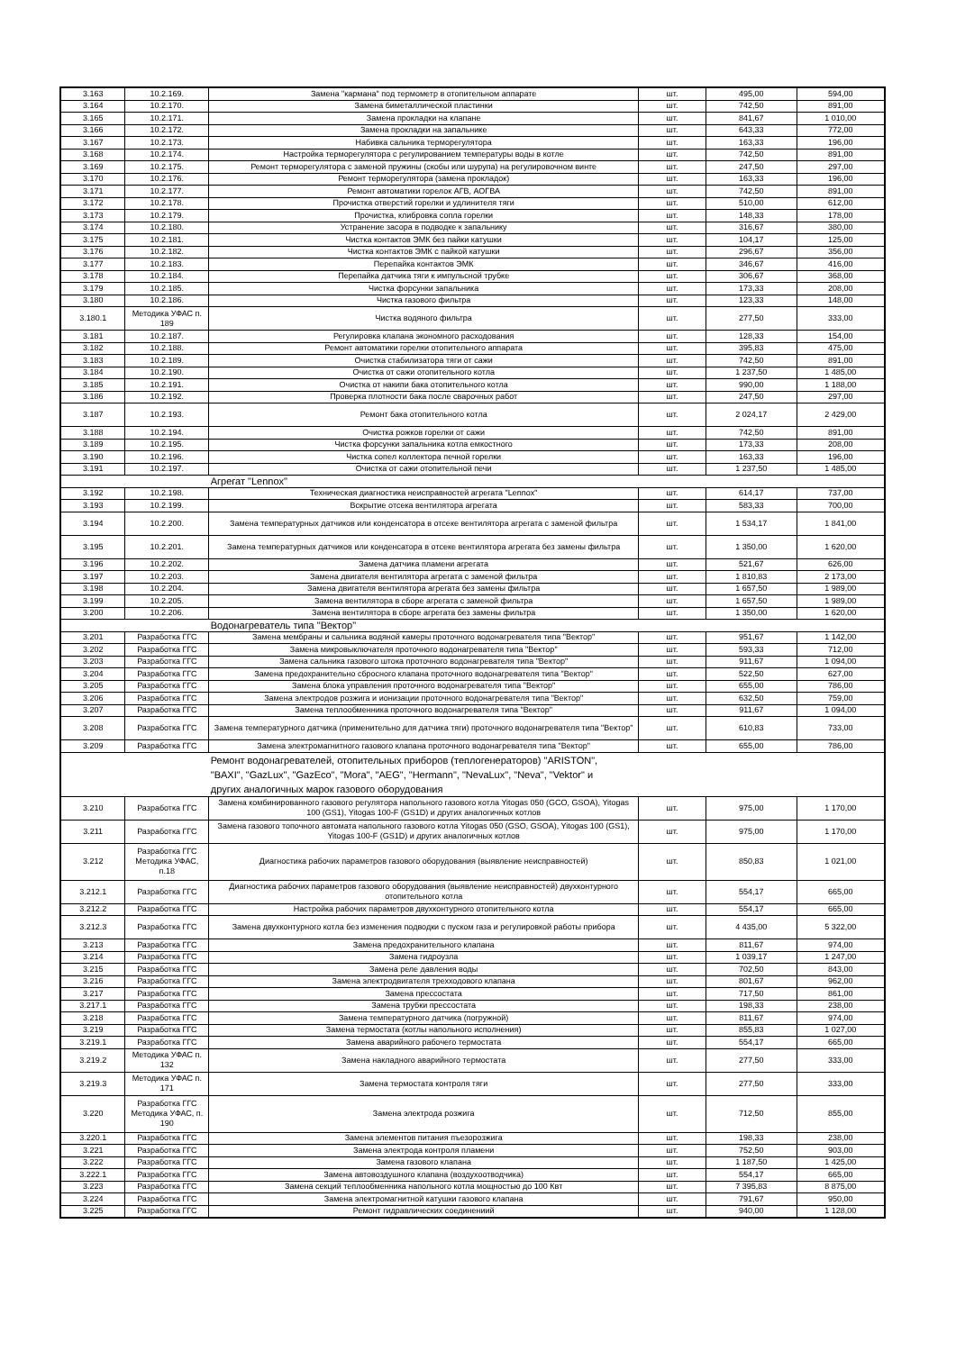| 3.163 | 10.2.169. | Замена "кармана" под термометр в отопительном аппарате | шт. | 495,00 | 594,00 |
| 3.164 | 10.2.170. | Замена биметаллической пластинки | шт. | 742,50 | 891,00 |
| 3.165 | 10.2.171. | Замена прокладки на клапане | шт. | 841,67 | 1 010,00 |
| 3.166 | 10.2.172. | Замена прокладки на запальнике | шт. | 643,33 | 772,00 |
| 3.167 | 10.2.173. | Набивка сальника терморегулятора | шт. | 163,33 | 196,00 |
| 3.168 | 10.2.174. | Настройка терморегулятора с регулированием температуры воды в котле | шт. | 742,50 | 891,00 |
| 3.169 | 10.2.175. | Ремонт терморегулятора с заменой пружины (скобы или шурупа) на регулировочном винте | шт. | 247,50 | 297,00 |
| 3.170 | 10.2.176. | Ремонт терморегулятора (замена прокладок) | шт. | 163,33 | 196,00 |
| 3.171 | 10.2.177. | Ремонт автоматики горелок АГВ, АОГВА | шт. | 742,50 | 891,00 |
| 3.172 | 10.2.178. | Прочистка отверстий горелки и удлинителя тяги | шт. | 510,00 | 612,00 |
| 3.173 | 10.2.179. | Прочистка, клибровка сопла горелки | шт. | 148,33 | 178,00 |
| 3.174 | 10.2.180. | Устранение засора в подводке к запальнику | шт. | 316,67 | 380,00 |
| 3.175 | 10.2.181. | Чистка контактов ЭМК без пайки катушки | шт. | 104,17 | 125,00 |
| 3.176 | 10.2.182. | Чистка контактов ЭМК с пайкой катушки | шт. | 296,67 | 356,00 |
| 3.177 | 10.2.183. | Перепайка контактов ЭМК | шт. | 346,67 | 416,00 |
| 3.178 | 10.2.184. | Перепайка датчика тяги к импульсной трубке | шт. | 306,67 | 368,00 |
| 3.179 | 10.2.185. | Чистка форсунки запальника | шт. | 173,33 | 208,00 |
| 3.180 | 10.2.186. | Чистка газового фильтра | шт. | 123,33 | 148,00 |
| 3.180.1 | Методика УФАС п. 189 | Чистка водяного фильтра | шт. | 277,50 | 333,00 |
| 3.181 | 10.2.187. | Регулировка клапана экономного расходования | шт. | 128,33 | 154,00 |
| 3.182 | 10.2.188. | Ремонт автоматики горелки отопительного аппарата | шт. | 395,83 | 475,00 |
| 3.183 | 10.2.189. | Очистка стабилизатора тяги от сажи | шт. | 742,50 | 891,00 |
| 3.184 | 10.2.190. | Очистка от сажи отопительного котла | шт. | 1 237,50 | 1 485,00 |
| 3.185 | 10.2.191. | Очистка от накипи бака отопительного котла | шт. | 990,00 | 1 188,00 |
| 3.186 | 10.2.192. | Проверка плотности бака после сварочных работ | шт. | 247,50 | 297,00 |
| 3.187 | 10.2.193. | Ремонт бака отопительного котла | шт. | 2 024,17 | 2 429,00 |
| 3.188 | 10.2.194. | Очистка рожков горелки от сажи | шт. | 742,50 | 891,00 |
| 3.189 | 10.2.195. | Чистка форсунки запальника котла емкостного | шт. | 173,33 | 208,00 |
| 3.190 | 10.2.196. | Чистка сопел коллектора печной горелки | шт. | 163,33 | 196,00 |
| 3.191 | 10.2.197. | Очистка от сажи отопительной печи | шт. | 1 237,50 | 1 485,00 |
| | | Агрегат "Lennox" | | | |
| 3.192 | 10.2.198. | Техническая диагностика неисправностей агрегата "Lennox" | шт. | 614,17 | 737,00 |
| 3.193 | 10.2.199. | Вскрытие отсека вентилятора агрегата | шт. | 583,33 | 700,00 |
| 3.194 | 10.2.200. | Замена температурных датчиков или конденсатора в отсеке вентилятора агрегата с заменой фильтра | шт. | 1 534,17 | 1 841,00 |
| 3.195 | 10.2.201. | Замена температурных датчиков или конденсатора в отсеке вентилятора агрегата без замены фильтра | шт. | 1 350,00 | 1 620,00 |
| 3.196 | 10.2.202. | Замена датчика пламени агрегата | шт. | 521,67 | 626,00 |
| 3.197 | 10.2.203. | Замена двигателя вентилятора агрегата с заменой фильтра | шт. | 1 810,83 | 2 173,00 |
| 3.198 | 10.2.204. | Замена двигателя вентилятора агрегата без замены фильтра | шт. | 1 657,50 | 1 989,00 |
| 3.199 | 10.2.205. | Замена вентилятора в сборе агрегата с заменой фильтра | шт. | 1 657,50 | 1 989,00 |
| 3.200 | 10.2.206. | Замена вентилятора в сборе агрегата без замены фильтра | шт. | 1 350,00 | 1 620,00 |
| | | Водонагреватель типа "Вектор" | | | |
| 3.201 | Разработка ГГС | Замена мембраны и сальника водяной камеры проточного водонагревателя типа "Вектор" | шт. | 951,67 | 1 142,00 |
| 3.202 | Разработка ГГС | Замена микровыключателя проточного водонагревателя типа "Вектор" | шт. | 593,33 | 712,00 |
| 3.203 | Разработка ГГС | Замена сальника газового штока проточного водонагревателя типа "Вектор" | шт. | 911,67 | 1 094,00 |
| 3.204 | Разработка ГГС | Замена предохранительно сбросного клапана проточного водонагревателя типа "Вектор" | шт. | 522,50 | 627,00 |
| 3.205 | Разработка ГГС | Замена блока управления проточного водонагревателя типа "Вектор" | шт. | 655,00 | 786,00 |
| 3.206 | Разработка ГГС | Замена электродов розжига и ионизации проточного водонагревателя типа "Вектор" | шт. | 632,50 | 759,00 |
| 3.207 | Разработка ГГС | Замена теплообменника проточного водонагревателя типа "Вектор" | шт. | 911,67 | 1 094,00 |
| 3.208 | Разработка ГГС | Замена температурного датчика (применительно для датчика тяги) проточного водонагревателя типа "Вектор" | шт. | 610,83 | 733,00 |
| 3.209 | Разработка ГГС | Замена электромагнитного газового клапана проточного водонагревателя типа "Вектор" | шт. | 655,00 | 786,00 |
| | | Ремонт водонагревателей, отопительных приборов (теплогенераторов) "ARISTON", "BAXI", "GazLux", "GazEco", "Mora", "AEG", "Hermann", "NevaLux", "Neva", "Vektor" и других аналогичных марок газового оборудования | | | |
| 3.210 | Разработка ГГС | Замена комбинированного газового регулятора напольного газового котла Yitogas 050 (GCO, GSOA), Yitogas 100 (GS1), Yitogas 100-F (GS1D) и других аналогичных котлов | шт. | 975,00 | 1 170,00 |
| 3.211 | Разработка ГГС | Замена газового топочного автомата напольного газового котла Yitogas 050 (GSO, GSOA), Yitogas 100 (GS1), Yitogas 100-F (GS1D) и других аналогичных котлов | шт. | 975,00 | 1 170,00 |
| 3.212 | Разработка ГГС Методика УФАС, п.18 | Диагностика рабочих параметров газового оборудования (выявление неисправностей) | шт. | 850,83 | 1 021,00 |
| 3.212.1 | Разработка ГГС | Диагностика рабочих параметров газового оборудования (выявление неисправностей) двухконтурного отопительного котла | шт. | 554,17 | 665,00 |
| 3.212.2 | Разработка ГГС | Настройка рабочих параметров двухконтурного отопительного котла | шт. | 554,17 | 665,00 |
| 3.212.3 | Разработка ГГС | Замена двухконтурного котла без изменения подводки с пуском газа и регулировкой работы прибора | шт. | 4 435,00 | 5 322,00 |
| 3.213 | Разработка ГГС | Замена предохранительного клапана | шт. | 811,67 | 974,00 |
| 3.214 | Разработка ГГС | Замена гидроузла | шт. | 1 039,17 | 1 247,00 |
| 3.215 | Разработка ГГС | Замена реле давления воды | шт. | 702,50 | 843,00 |
| 3.216 | Разработка ГГС | Замена электродвигателя трехходового клапана | шт. | 801,67 | 962,00 |
| 3.217 | Разработка ГГС | Замена прессостата | шт. | 717,50 | 861,00 |
| 3.217.1 | Разработка ГГС | Замена трубки прессостата | шт. | 198,33 | 238,00 |
| 3.218 | Разработка ГГС | Замена температурного датчика (погружной) | шт. | 811,67 | 974,00 |
| 3.219 | Разработка ГГС | Замена термостата (котлы напольного исполнения) | шт. | 855,83 | 1 027,00 |
| 3.219.1 | Разработка ГГС | Замена аварийного рабочего термостата | шт. | 554,17 | 665,00 |
| 3.219.2 | Методика УФАС п. 132 | Замена накладного аварийного термостата | шт. | 277,50 | 333,00 |
| 3.219.3 | Методика УФАС п. 171 | Замена термостата контроля тяги | шт. | 277,50 | 333,00 |
| 3.220 | Разработка ГГС Методика УФАС, п. 190 | Замена электрода розжига | шт. | 712,50 | 855,00 |
| 3.220.1 | Разработка ГГС | Замена элементов питания пъезорозжига | шт. | 198,33 | 238,00 |
| 3.221 | Разработка ГГС | Замена электрода контроля пламени | шт. | 752,50 | 903,00 |
| 3.222 | Разработка ГГС | Замена газового клапана | шт. | 1 187,50 | 1 425,00 |
| 3.222.1 | Разработка ГГС | Замена автовоздушного клапана (воздухоотводчика) | шт. | 554,17 | 665,00 |
| 3.223 | Разработка ГГС | Замена секций теплообменника напольного котла мощностью до 100 Квт | шт. | 7 395,83 | 8 875,00 |
| 3.224 | Разработка ГГС | Замена электромагнитной катушки газового клапана | шт. | 791,67 | 950,00 |
| 3.225 | Разработка ГГС | Ремонт гидравлических соединениий | шт. | 940,00 | 1 128,00 |